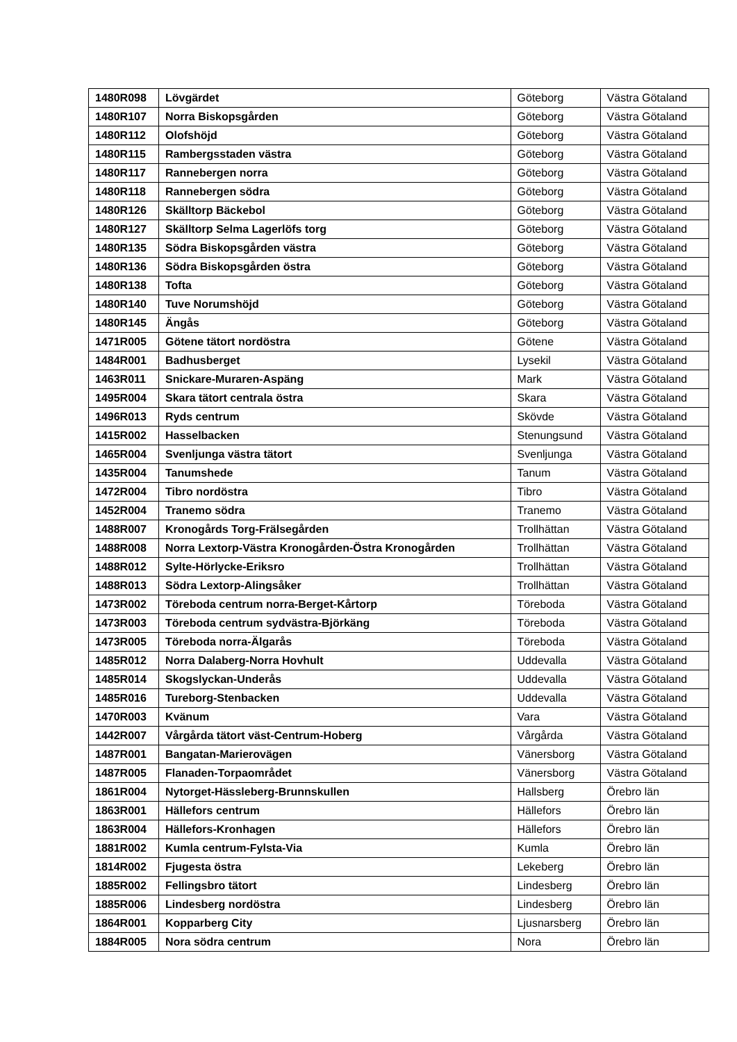| 1480R098 | Lövgärdet | Göteborg | Västra Götaland |
| 1480R107 | Norra Biskopsgården | Göteborg | Västra Götaland |
| 1480R112 | Olofshöjd | Göteborg | Västra Götaland |
| 1480R115 | Rambergsstaden västra | Göteborg | Västra Götaland |
| 1480R117 | Rannebergen norra | Göteborg | Västra Götaland |
| 1480R118 | Rannebergen södra | Göteborg | Västra Götaland |
| 1480R126 | Skälltorp Bäckebol | Göteborg | Västra Götaland |
| 1480R127 | Skälltorp Selma Lagerlöfs torg | Göteborg | Västra Götaland |
| 1480R135 | Södra Biskopsgården västra | Göteborg | Västra Götaland |
| 1480R136 | Södra Biskopsgården östra | Göteborg | Västra Götaland |
| 1480R138 | Tofta | Göteborg | Västra Götaland |
| 1480R140 | Tuve Norumshöjd | Göteborg | Västra Götaland |
| 1480R145 | Ängås | Göteborg | Västra Götaland |
| 1471R005 | Götene tätort nordöstra | Götene | Västra Götaland |
| 1484R001 | Badhusberget | Lysekil | Västra Götaland |
| 1463R011 | Snickare-Muraren-Aspäng | Mark | Västra Götaland |
| 1495R004 | Skara tätort centrala östra | Skara | Västra Götaland |
| 1496R013 | Ryds centrum | Skövde | Västra Götaland |
| 1415R002 | Hasselbacken | Stenungsund | Västra Götaland |
| 1465R004 | Svenljunga västra tätort | Svenljunga | Västra Götaland |
| 1435R004 | Tanumshede | Tanum | Västra Götaland |
| 1472R004 | Tibro nordöstra | Tibro | Västra Götaland |
| 1452R004 | Tranemo södra | Tranemo | Västra Götaland |
| 1488R007 | Kronogårds Torg-Frälsegården | Trollhättan | Västra Götaland |
| 1488R008 | Norra Lextorp-Västra Kronogården-Östra Kronogården | Trollhättan | Västra Götaland |
| 1488R012 | Sylte-Hörlycke-Eriksro | Trollhättan | Västra Götaland |
| 1488R013 | Södra Lextorp-Alingsåker | Trollhättan | Västra Götaland |
| 1473R002 | Töreboda centrum norra-Berget-Kårtorp | Töreboda | Västra Götaland |
| 1473R003 | Töreboda centrum sydvästra-Björkäng | Töreboda | Västra Götaland |
| 1473R005 | Töreboda norra-Älgarås | Töreboda | Västra Götaland |
| 1485R012 | Norra Dalaberg-Norra Hovhult | Uddevalla | Västra Götaland |
| 1485R014 | Skogslyckan-Underås | Uddevalla | Västra Götaland |
| 1485R016 | Tureborg-Stenbacken | Uddevalla | Västra Götaland |
| 1470R003 | Kvänum | Vara | Västra Götaland |
| 1442R007 | Vårgårda tätort väst-Centrum-Hoberg | Vårgårda | Västra Götaland |
| 1487R001 | Bangatan-Marierovägen | Vänersborg | Västra Götaland |
| 1487R005 | Flanaden-Torpaområdet | Vänersborg | Västra Götaland |
| 1861R004 | Nytorget-Hässleberg-Brunnskullen | Hallsberg | Örebro län |
| 1863R001 | Hällefors centrum | Hällefors | Örebro län |
| 1863R004 | Hällefors-Kronhagen | Hällefors | Örebro län |
| 1881R002 | Kumla centrum-Fylsta-Via | Kumla | Örebro län |
| 1814R002 | Fjugesta östra | Lekeberg | Örebro län |
| 1885R002 | Fellingsbro tätort | Lindesberg | Örebro län |
| 1885R006 | Lindesberg nordöstra | Lindesberg | Örebro län |
| 1864R001 | Kopparberg City | Ljusnarsberg | Örebro län |
| 1884R005 | Nora södra centrum | Nora | Örebro län |